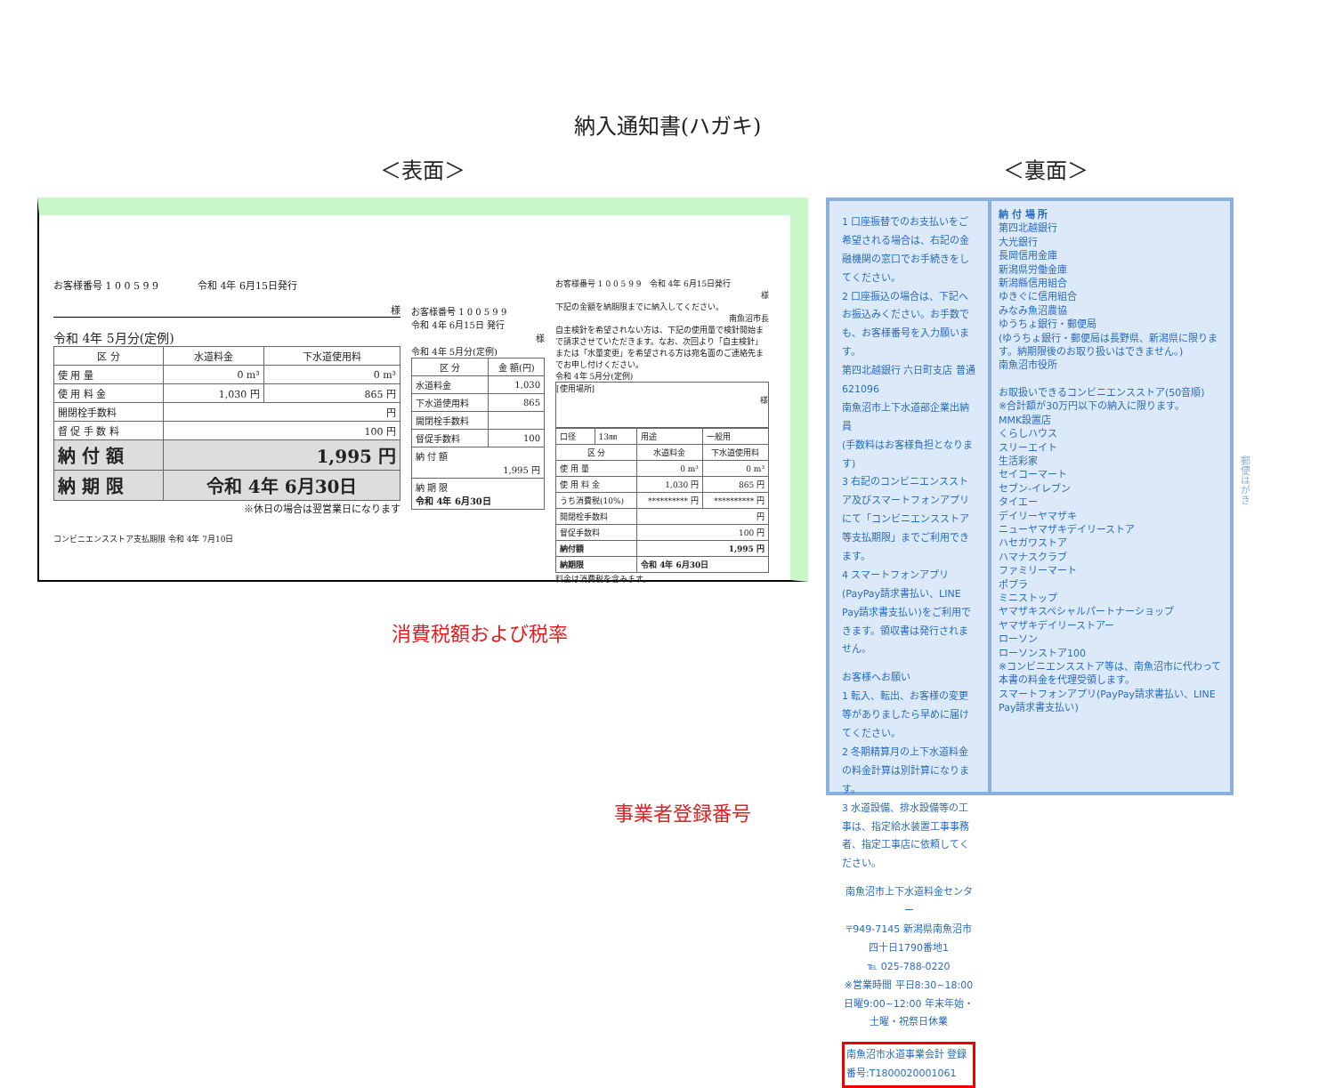納入通知書(ハガキ)
＜表面＞ ＜裏面＞
お客様番号 1 0 0 5 9 9　　　　令和 4年 6月15日発行
様
令和 4年 5月分(定例)
| 区 分 | 水道料金 | 下水道使用料 |
| --- | --- | --- |
| 使 用 量 | 0 m³ | 0 m³ |
| 使 用 料 金 | 1,030 円 | 865 円 |
| 開閉栓手数料 | 円 | |
| 督 促 手 数 料 | 100 円 | |
| 納 付 額 | 1,995 円 | |
| 納 期 限 | 令和 4年 6月30日 | |
※休日の場合は翌営業日になります
コンビニエンスストア支払期限 令和 4年 7月10日
お客様番号 1 0 0 5 9 9
令和 4年 6月15日 発行
様
令和 4年 5月分(定例)
| 区 分 | 金 額(円) |
| --- | --- |
| 水道料金 | 1,030 |
| 下水道使用料 | 865 |
| 開閉栓手数料 | |
| 督促手数料 | 100 |
| 納 付 額 1,995 円 | |
| 納 期 限 令和 4年 6月30日 | |
お客様番号 1 0 0 5 9 9　令和 4年 6月15日発行
様
下記の金額を納期限までに納入してください。
南魚沼市長
自主検針を希望されない方は、下記の使用量で検針開始まで請求させていただきます。なお、次回より「自主検針」または「水量変更」を希望される方は宛名面のご連絡先までお申し付けください。
令和 4年 5月分(定例)
[使用場所]
様
| 口径 | 13㎜ | 用途 | 一般用 |
| 区 分 | | 水道料金 | 下水道使用料 |
| 使 用 量 | | 0 m³ | 0 m³ |
| 使 用 料 金 | | 1,030 円 | 865 円 |
| うち消費税(10%) | | ********** 円 | ********** 円 |
| 開閉栓手数料 | | 円 | |
| 督促手数料 | | 100 円 | |
| 納付額 | | 1,995 円 | |
| 納期限 | | 令和 4年 6月30日 | |
料金は消費税を含みます。
消費税額および税率
事業者登録番号
1 口座振替でのお支払いをご希望される場合は、右記の金融機関の窓口でお手続きをしてください。
2 口座振込の場合は、下記へお振込みください。お手数でも、お客様番号を入力願います。
第四北越銀行 六日町支店 普通 621096
南魚沼市上下水道部企業出納員
(手数料はお客様負担となります)
3 右記のコンビニエンスストア及びスマートフォンアプリにて「コンビニエンスストア等支払期限」までご利用できます。
4 スマートフォンアプリ(PayPay請求書払い、LINE Pay請求書支払い)をご利用できます。領収書は発行されません。
お客様へお願い
1 転入、転出、お客様の変更等がありましたら早めに届けてください。
2 冬期精算月の上下水道料金の料金計算は別計算になります。
3 水道設備、排水設備等の工事は、指定給水装置工事事務者、指定工事店に依頼してください。
南魚沼市上下水道料金センター
〒949-7145 新潟県南魚沼市四十日1790番地1
℡ 025-788-0220
※営業時間 平日8:30~18:00 日曜9:00~12:00 年末年始・土曜・祝祭日休業
南魚沼市水道事業会計 登録番号:T1800020001061
納 付 場 所
第四北越銀行
大光銀行
長岡信用金庫
新潟県労働金庫
新潟縣信用組合
ゆきぐに信用組合
みなみ魚沼農協
ゆうちょ銀行・郵便局
(ゆうちょ銀行・郵便局は長野県、新潟県に限ります。納期限後のお取り扱いはできません。)
南魚沼市役所
お取扱いできるコンビニエンスストア(50音順)
※合計額が30万円以下の納入に限ります。
MMK設置店
くらしハウス
スリーエイト
生活彩家
セイコーマート
セブン-イレブン
タイエー
デイリーヤマザキ
ニューヤマザキデイリーストア
ハセガワストア
ハマナスクラブ
ファミリーマート
ポプラ
ミニストップ
ヤマザキスペシャルパートナーショップ
ヤマザキデイリーストアー
ローソン
ローソンストア100
※コンビニエンスストア等は、南魚沼市に代わって本書の料金を代理受領します。
スマートフォンアプリ(PayPay請求書払い、LINE Pay請求書支払い)
郵便はがき